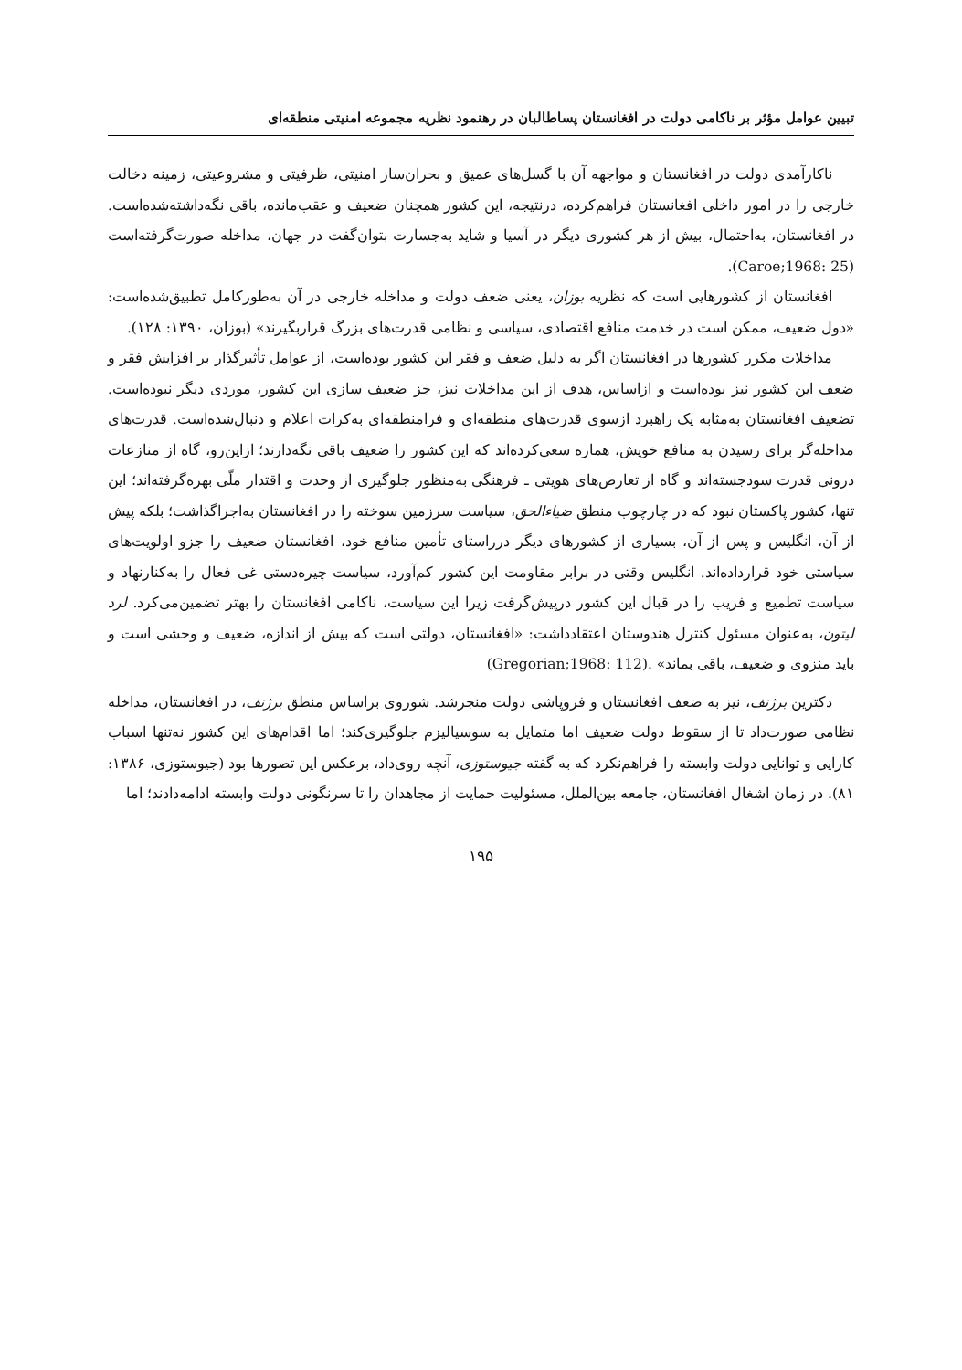تبیین عوامل مؤثر بر ناکامی دولت در افغانستان پساطالبان در رهنمود نظریه مجموعه امنیتی منطقه‌ای
ناکارآمدی دولت در افغانستان و مواجهه آن با گسل‌های عمیق و بحران‌ساز امنیتی، ظرفیتی و مشروعیتی، زمینه دخالت خارجی را در امور داخلی افغانستان فراهم‌کرده، درنتیجه، این کشور همچنان ضعیف و عقب‌مانده، باقی نگه‌داشته‌شده‌است. در افغانستان، به‌احتمال، بیش از هر کشوری دیگر در آسیا و شاید به‌جسارت بتوان‌گفت در جهان، مداخله صورت‌گرفته‌است (Caroe;1968: 25).
افغانستان از کشورهایی است که نظریه بوزان، یعنی ضعف دولت و مداخله خارجی در آن به‌طورکامل تطبیق‌شده‌است: «دول ضعیف، ممکن است در خدمت منافع اقتصادی، سیاسی و نظامی قدرت‌های بزرگ قراربگیرند» (بوزان، ۱۳۹۰: ۱۲۸).
مداخلات مکرر کشورها در افغانستان اگر به دلیل ضعف و فقر این کشور بوده‌است، از عوامل تأثیرگذار بر افزایش فقر و ضعف این کشور نیز بوده‌است و ازاساس، هدف از این مداخلات نیز، جز ضعیف سازی این کشور، موردی دیگر نبوده‌است. تضعیف افغانستان به‌مثابه یک راهبرد ازسوی قدرت‌های منطقه‌ای و فرامنطقه‌ای به‌کرات اعلام و دنبال‌شده‌است. قدرت‌های مداخله‌گر برای رسیدن به منافع خویش، هماره سعی‌کرده‌اند که این کشور را ضعیف باقی نگه‌دارند؛ ازاین‌رو، گاه از منازعات درونی قدرت سودجسته‌اند و گاه از تعارض‌های هویتی ـ فرهنگی به‌منظور جلوگیری از وحدت و اقتدار ملّی بهره‌گرفته‌اند؛ این تنها، کشور پاکستان نبود که در چارچوب منطق ضیاءالحق، سیاست سرزمین سوخته را در افغانستان به‌اجراگذاشت؛ بلکه پیش از آن، انگلیس و پس از آن، بسیاری از کشورهای دیگر درراستای تأمین منافع خود، افغانستان ضعیف را جزو اولویت‌های سیاستی خود قرارداده‌اند. انگلیس وقتی در برابر مقاومت این کشور کم‌آورد، سیاست چیره‌دستی غی فعال را به‌کنارنهاد و سیاست تطمیع و فریب را در قبال این کشور درپیش‌گرفت زیرا این سیاست، ناکامی افغانستان را بهتر تضمین‌می‌کرد. لرد لیتون، به‌عنوان مسئول کنترل هندوستان اعتقادداشت: «افغانستان، دولتی است که بیش از اندازه، ضعیف و وحشی است و باید منزوی و ضعیف، باقی بماند» .(Gregorian;1968: 112)
دکترین برژنف، نیز به ضعف افغانستان و فروپاشی دولت منجرشد. شوروی براساس منطق برژنف، در افغانستان، مداخله نظامی صورت‌داد تا از سقوط دولت ضعیف اما متمایل به سوسیالیزم جلوگیری‌کند؛ اما اقدام‌های این کشور نه‌تنها اسباب کارایی و توانایی دولت وابسته را فراهم‌نکرد که به گفته جیوستوزی، آنچه روی‌داد، برعکس این تصورها بود (جیوستوزی، ۱۳۸۶: ۸۱). در زمان اشغال افغانستان، جامعه بین‌الملل، مسئولیت حمایت از مجاهدان را تا سرنگونی دولت وابسته ادامه‌دادند؛ اما
۱۹۵